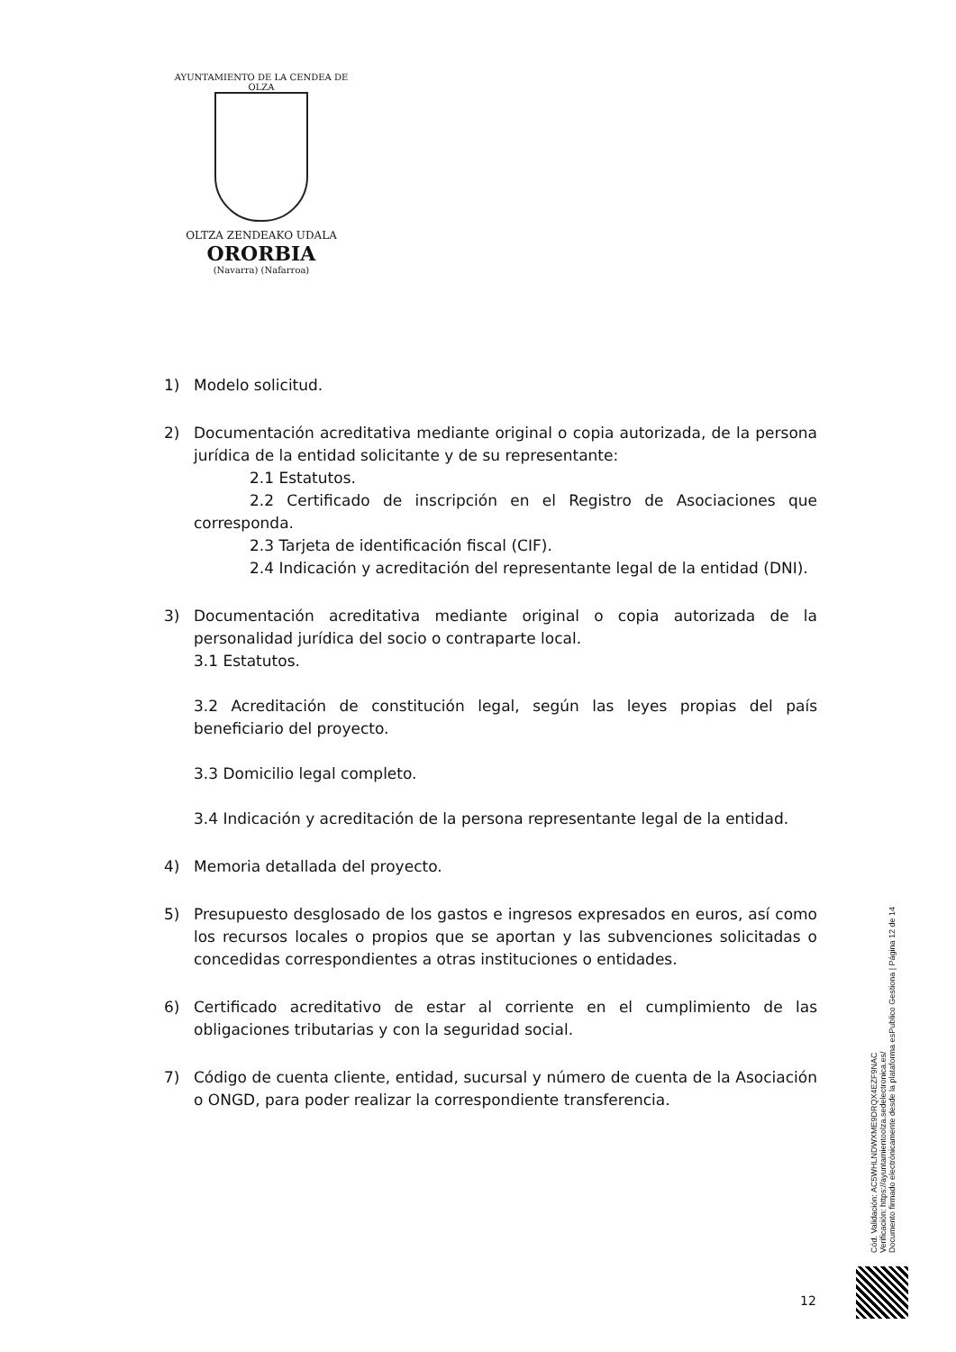AYUNTAMIENTO DE LA CENDEA DE OLZA
OLTZA ZENDEAKO UDALA
ORORBIA
(Navarra) (Nafarroa)
1) Modelo solicitud.
2) Documentación acreditativa mediante original o copia autorizada, de la persona jurídica de la entidad solicitante y de su representante:
2.1 Estatutos.
2.2 Certificado de inscripción en el Registro de Asociaciones que corresponda.
2.3 Tarjeta de identificación fiscal (CIF).
2.4 Indicación y acreditación del representante legal de la entidad (DNI).
3) Documentación acreditativa mediante original o copia autorizada de la personalidad jurídica del socio o contraparte local.
3.1 Estatutos.
3.2 Acreditación de constitución legal, según las leyes propias del país beneficiario del proyecto.
3.3 Domicilio legal completo.
3.4 Indicación y acreditación de la persona representante legal de la entidad.
4) Memoria detallada del proyecto.
5) Presupuesto desglosado de los gastos e ingresos expresados en euros, así como los recursos locales o propios que se aportan y las subvenciones solicitadas o concedidas correspondientes a otras instituciones o entidades.
6) Certificado acreditativo de estar al corriente en el cumplimiento de las obligaciones tributarias y con la seguridad social.
7) Código de cuenta cliente, entidad, sucursal y número de cuenta de la Asociación o ONGD, para poder realizar la correspondiente transferencia.
Cód. Validación: AC5WHLNDWXME9DRQX4EZF9NAC
Verificación: https://ayuntamientoolza.sedelectronica.es/
Documento firmado electrónicamente desde la plataforma esPublico Gestiona | Página 12 de 14
12